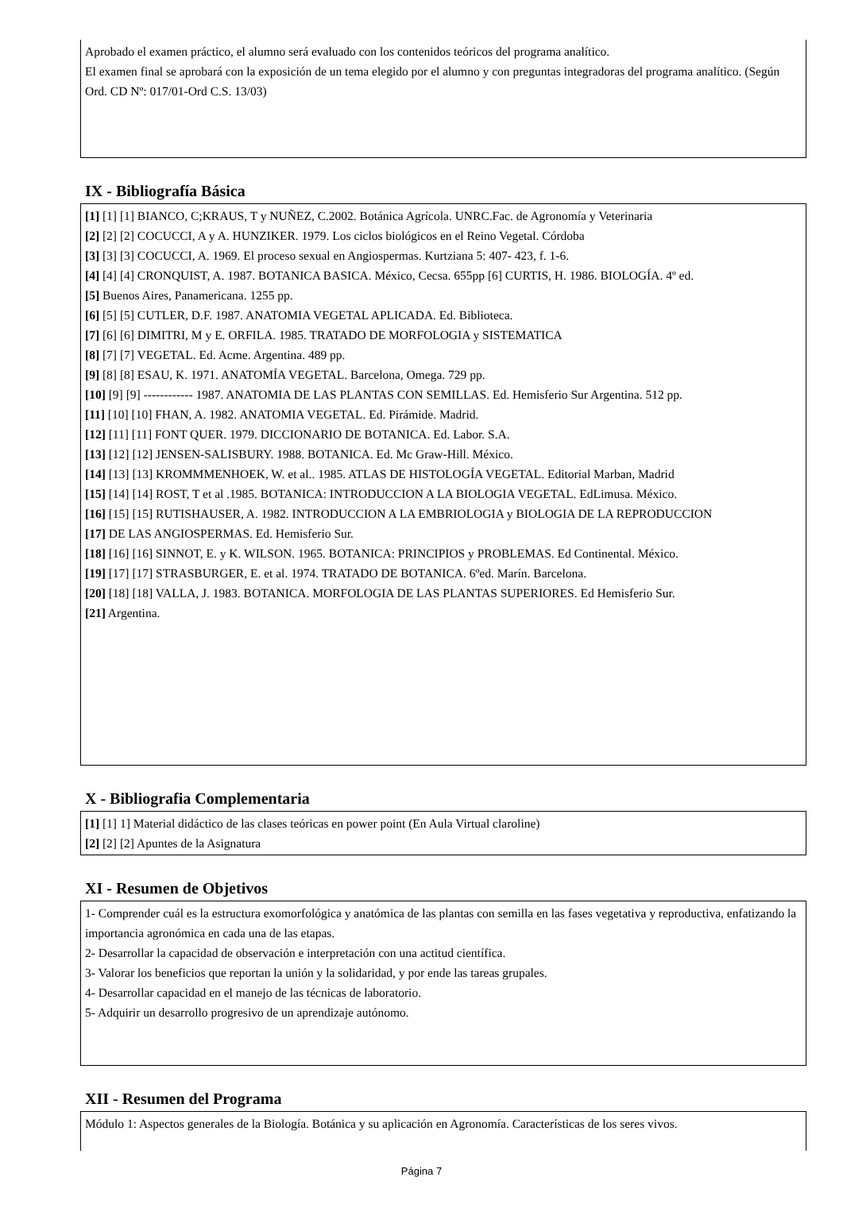Aprobado el examen práctico, el alumno será evaluado con los contenidos teóricos del programa analítico.
El examen final se aprobará con la exposición de un tema elegido por el alumno y con preguntas integradoras del programa analítico. (Según Ord. CD Nº: 017/01-Ord C.S. 13/03)
IX - Bibliografía Básica
[1] [1] [1] BIANCO, C;KRAUS, T y NUÑEZ, C.2002. Botánica Agrícola. UNRC.Fac. de Agronomía y Veterinaria
[2] [2] [2] COCUCCI, A y A. HUNZIKER. 1979. Los ciclos biológicos en el Reino Vegetal. Córdoba
[3] [3] [3] COCUCCI, A. 1969. El proceso sexual en Angiospermas. Kurtziana 5: 407- 423, f. 1-6.
[4] [4] [4] CRONQUIST, A. 1987. BOTANICA BASICA. México, Cecsa. 655pp [6] CURTIS, H. 1986. BIOLOGÍA. 4º ed.
[5] Buenos Aires, Panamericana. 1255 pp.
[6] [5] [5] CUTLER, D.F. 1987. ANATOMIA VEGETAL APLICADA. Ed. Biblioteca.
[7] [6] [6] DIMITRI, M y E. ORFILA. 1985. TRATADO DE MORFOLOGIA y SISTEMATICA
[8] [7] [7] VEGETAL. Ed. Acme. Argentina. 489 pp.
[9] [8] [8] ESAU, K. 1971. ANATOMÍA VEGETAL. Barcelona, Omega. 729 pp.
[10] [9] [9] ------------ 1987. ANATOMIA DE LAS PLANTAS CON SEMILLAS. Ed. Hemisferio Sur Argentina. 512 pp.
[11] [10] [10] FHAN, A. 1982. ANATOMIA VEGETAL. Ed. Pirámide. Madrid.
[12] [11] [11] FONT QUER. 1979. DICCIONARIO DE BOTANICA. Ed. Labor. S.A.
[13] [12] [12] JENSEN-SALISBURY. 1988. BOTANICA. Ed. Mc Graw-Hill. México.
[14] [13] [13] KROMMMENHOEK, W. et al.. 1985. ATLAS DE HISTOLOGÍA VEGETAL. Editorial Marban, Madrid
[15] [14] [14] ROST, T et al .1985. BOTANICA: INTRODUCCION A LA BIOLOGIA VEGETAL. EdLimusa. México.
[16] [15] [15] RUTISHAUSER, A. 1982. INTRODUCCION A LA EMBRIOLOGIA y BIOLOGIA DE LA REPRODUCCION
[17] DE LAS ANGIOSPERMAS. Ed. Hemisferio Sur.
[18] [16] [16] SINNOT, E. y K. WILSON. 1965. BOTANICA: PRINCIPIOS y PROBLEMAS. Ed Continental. México.
[19] [17] [17] STRASBURGER, E. et al. 1974. TRATADO DE BOTANICA. 6ºed. Marín. Barcelona.
[20] [18] [18] VALLA, J. 1983. BOTANICA. MORFOLOGIA DE LAS PLANTAS SUPERIORES. Ed Hemisferio Sur.
[21] Argentina.
X - Bibliografia Complementaria
[1] [1] 1] Material didáctico de las clases teóricas en power point (En Aula Virtual claroline)
[2] [2] [2] Apuntes de la Asignatura
XI - Resumen de Objetivos
1- Comprender cuál es la estructura exomorfológica y anatómica de las plantas con semilla en las fases vegetativa y reproductiva, enfatizando la importancia agronómica en cada una de las etapas.
2- Desarrollar la capacidad de observación e interpretación con una actitud científica.
3- Valorar los beneficios que reportan la unión y la solidaridad, y por ende las tareas grupales.
4- Desarrollar capacidad en el manejo de las técnicas de laboratorio.
5- Adquirir un desarrollo progresivo de un aprendizaje autónomo.
XII - Resumen del Programa
Módulo 1: Aspectos generales de la Biología. Botánica y su aplicación en Agronomía. Características de los seres vivos.
Página 7